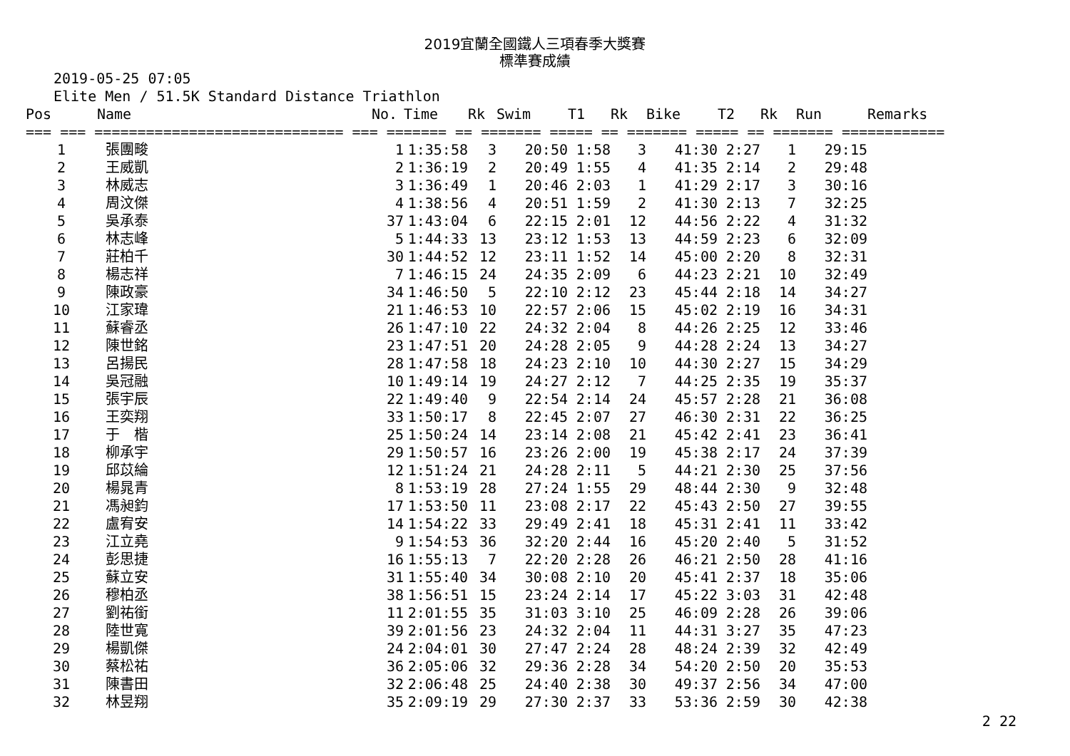2019宜蘭全國鐵人三項春季大獎賽
標準賽成績
2019-05-25 07:05 Elite Men / 51.5K Standard Distance Triathlon
| Pos | Name | No. | Time | Rk | Swim | T1 | Rk | Bike | T2 | Rk | Run | Remarks |
| --- | --- | --- | --- | --- | --- | --- | --- | --- | --- | --- | --- | --- |
| === === ============================= === ======= == ======= ===== == ======= ===== == ======= ============ | | | | | | | | | | | | |
| 1 | 張團畯 | 1 | 1:35:58 | 3 | 20:50 | 1:58 | 3 | 41:30 | 2:27 | 1 | 29:15 | |
| 2 | 王威凱 | 2 | 1:36:19 | 2 | 20:49 | 1:55 | 4 | 41:35 | 2:14 | 2 | 29:48 | |
| 3 | 林威志 | 3 | 1:36:49 | 1 | 20:46 | 2:03 | 1 | 41:29 | 2:17 | 3 | 30:16 | |
| 4 | 周汶傑 | 4 | 1:38:56 | 4 | 20:51 | 1:59 | 2 | 41:30 | 2:13 | 7 | 32:25 | |
| 5 | 吳承泰 | 37 | 1:43:04 | 6 | 22:15 | 2:01 | 12 | 44:56 | 2:22 | 4 | 31:32 | |
| 6 | 林志峰 | 5 | 1:44:33 | 13 | 23:12 | 1:53 | 13 | 44:59 | 2:23 | 6 | 32:09 | |
| 7 | 莊柏千 | 30 | 1:44:52 | 12 | 23:11 | 1:52 | 14 | 45:00 | 2:20 | 8 | 32:31 | |
| 8 | 楊志祥 | 7 | 1:46:15 | 24 | 24:35 | 2:09 | 6 | 44:23 | 2:21 | 10 | 32:49 | |
| 9 | 陳政豪 | 34 | 1:46:50 | 5 | 22:10 | 2:12 | 23 | 45:44 | 2:18 | 14 | 34:27 | |
| 10 | 江家瑋 | 21 | 1:46:53 | 10 | 22:57 | 2:06 | 15 | 45:02 | 2:19 | 16 | 34:31 | |
| 11 | 蘇睿丞 | 26 | 1:47:10 | 22 | 24:32 | 2:04 | 8 | 44:26 | 2:25 | 12 | 33:46 | |
| 12 | 陳世銘 | 23 | 1:47:51 | 20 | 24:28 | 2:05 | 9 | 44:28 | 2:24 | 13 | 34:27 | |
| 13 | 呂揚民 | 28 | 1:47:58 | 18 | 24:23 | 2:10 | 10 | 44:30 | 2:27 | 15 | 34:29 | |
| 14 | 吳冠融 | 10 | 1:49:14 | 19 | 24:27 | 2:12 | 7 | 44:25 | 2:35 | 19 | 35:37 | |
| 15 | 張宇辰 | 22 | 1:49:40 | 9 | 22:54 | 2:14 | 24 | 45:57 | 2:28 | 21 | 36:08 | |
| 16 | 王奕翔 | 33 | 1:50:17 | 8 | 22:45 | 2:07 | 27 | 46:30 | 2:31 | 22 | 36:25 | |
| 17 | 于 楷 | 25 | 1:50:24 | 14 | 23:14 | 2:08 | 21 | 45:42 | 2:41 | 23 | 36:41 | |
| 18 | 柳承宇 | 29 | 1:50:57 | 16 | 23:26 | 2:00 | 19 | 45:38 | 2:17 | 24 | 37:39 | |
| 19 | 邱苡綸 | 12 | 1:51:24 | 21 | 24:28 | 2:11 | 5 | 44:21 | 2:30 | 25 | 37:56 | |
| 20 | 楊晁青 | 8 | 1:53:19 | 28 | 27:24 | 1:55 | 29 | 48:44 | 2:30 | 9 | 32:48 | |
| 21 | 馮昶鈞 | 17 | 1:53:50 | 11 | 23:08 | 2:17 | 22 | 45:43 | 2:50 | 27 | 39:55 | |
| 22 | 盧宥安 | 14 | 1:54:22 | 33 | 29:49 | 2:41 | 18 | 45:31 | 2:41 | 11 | 33:42 | |
| 23 | 江立堯 | 9 | 1:54:53 | 36 | 32:20 | 2:44 | 16 | 45:20 | 2:40 | 5 | 31:52 | |
| 24 | 彭思捷 | 16 | 1:55:13 | 7 | 22:20 | 2:28 | 26 | 46:21 | 2:50 | 28 | 41:16 | |
| 25 | 蘇立安 | 31 | 1:55:40 | 34 | 30:08 | 2:10 | 20 | 45:41 | 2:37 | 18 | 35:06 | |
| 26 | 穆柏丞 | 38 | 1:56:51 | 15 | 23:24 | 2:14 | 17 | 45:22 | 3:03 | 31 | 42:48 | |
| 27 | 劉祐銜 | 11 | 2:01:55 | 35 | 31:03 | 3:10 | 25 | 46:09 | 2:28 | 26 | 39:06 | |
| 28 | 陸世寬 | 39 | 2:01:56 | 23 | 24:32 | 2:04 | 11 | 44:31 | 3:27 | 35 | 47:23 | |
| 29 | 楊凱傑 | 24 | 2:04:01 | 30 | 27:47 | 2:24 | 28 | 48:24 | 2:39 | 32 | 42:49 | |
| 30 | 蔡松祐 | 36 | 2:05:06 | 32 | 29:36 | 2:28 | 34 | 54:20 | 2:50 | 20 | 35:53 | |
| 31 | 陳書田 | 32 | 2:06:48 | 25 | 24:40 | 2:38 | 30 | 49:37 | 2:56 | 34 | 47:00 | |
| 32 | 林昱翔 | 35 | 2:09:19 | 29 | 27:30 | 2:37 | 33 | 53:36 | 2:59 | 30 | 42:38 | |
2 22